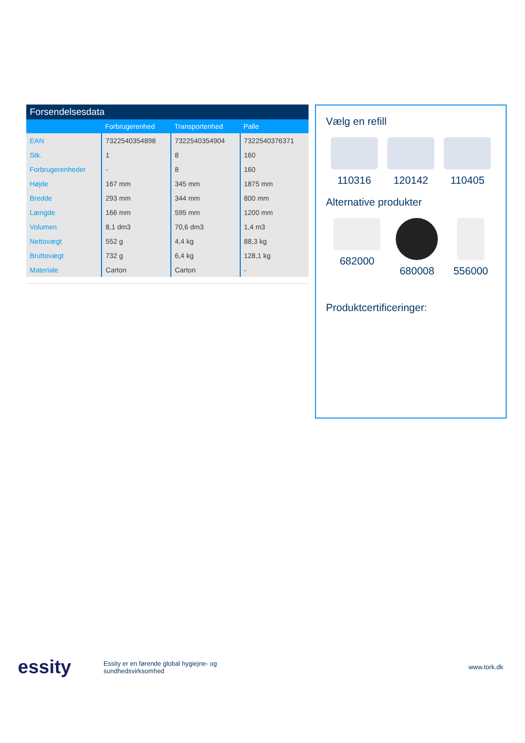Forsendelsesdata
| | Forbrugerenhed | Transportenhed | Palle |
| --- | --- | --- | --- |
| EAN | 7322540354898 | 7322540354904 | 7322540376371 |
| Stk. | 1 | 8 | 160 |
| Forbrugerenheder | - | 8 | 160 |
| Højde | 167 mm | 345 mm | 1875 mm |
| Bredde | 293 mm | 344 mm | 800 mm |
| Længde | 166 mm | 595 mm | 1200 mm |
| Volumen | 8,1 dm3 | 70,6 dm3 | 1,4 m3 |
| Nettovægt | 552 g | 4,4 kg | 88,3 kg |
| Bruttovægt | 732 g | 6,4 kg | 128,1 kg |
| Materiale | Carton | Carton | - |
Vælg en refill
110316 120142 110405
Alternative produkter
682000 680008 556000
Produktcertificeringer:
essity
Essity er en førende global hygiejne- og sundhedsvirksomhed
www.tork.dk